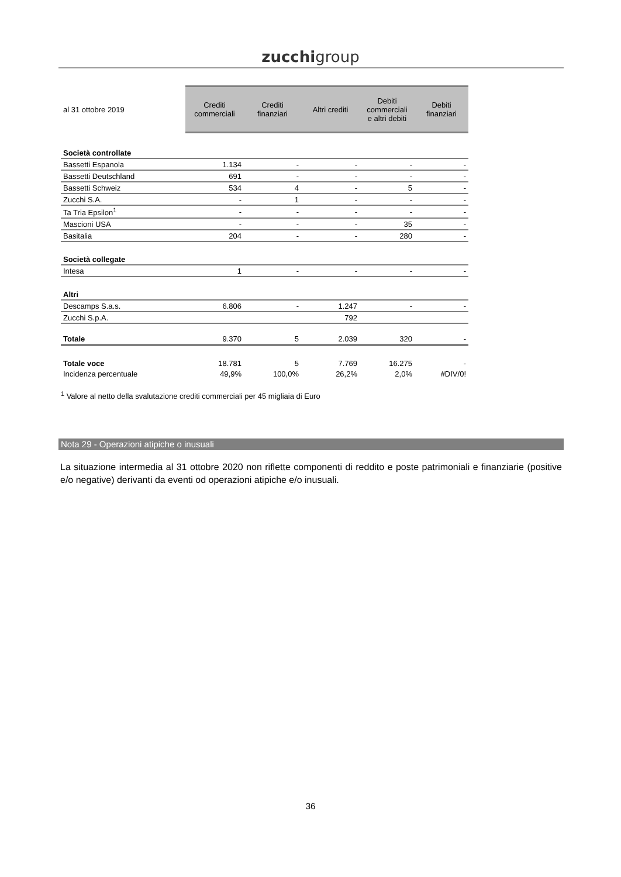zucchigroup
| al 31 ottobre 2019 | Crediti commerciali | Crediti finanziari | Altri crediti | Debiti commerciali e altri debiti | Debiti finanziari |
| --- | --- | --- | --- | --- | --- |
| Società controllate | | | | | |
| Bassetti Espanola | 1.134 | - | - | - | - |
| Bassetti Deutschland | 691 | - | - | - | - |
| Bassetti Schweiz | 534 | 4 | - | 5 | - |
| Zucchi S.A. | - | 1 | - | - | - |
| Ta Tria Epsilon<sup>1</sup> | - | - | - | - | - |
| Mascioni USA | - | - | - | 35 | - |
| Basitalia | 204 | - | - | 280 | - |
| Società collegate | | | | | |
| Intesa | 1 | - | - | - | - |
| Altri | | | | | |
| Descamps S.a.s. | 6.806 | - | 1.247 | - | - |
| Zucchi S.p.A. | | | 792 | | |
| Totale | 9.370 | 5 | 2.039 | 320 | - |
| Totale voce | 18.781 | 5 | 7.769 | 16.275 | - |
| Incidenza percentuale | 49,9% | 100,0% | 26,2% | 2,0% | #DIV/0! |
<sup>1</sup> Valore al netto della svalutazione crediti commerciali per 45 migliaia di Euro
Nota 29 - Operazioni atipiche o inusuali
La situazione intermedia al 31 ottobre 2020 non riflette componenti di reddito e poste patrimoniali e finanziarie (positive e/o negative) derivanti da eventi od operazioni atipiche e/o inusuali.
36